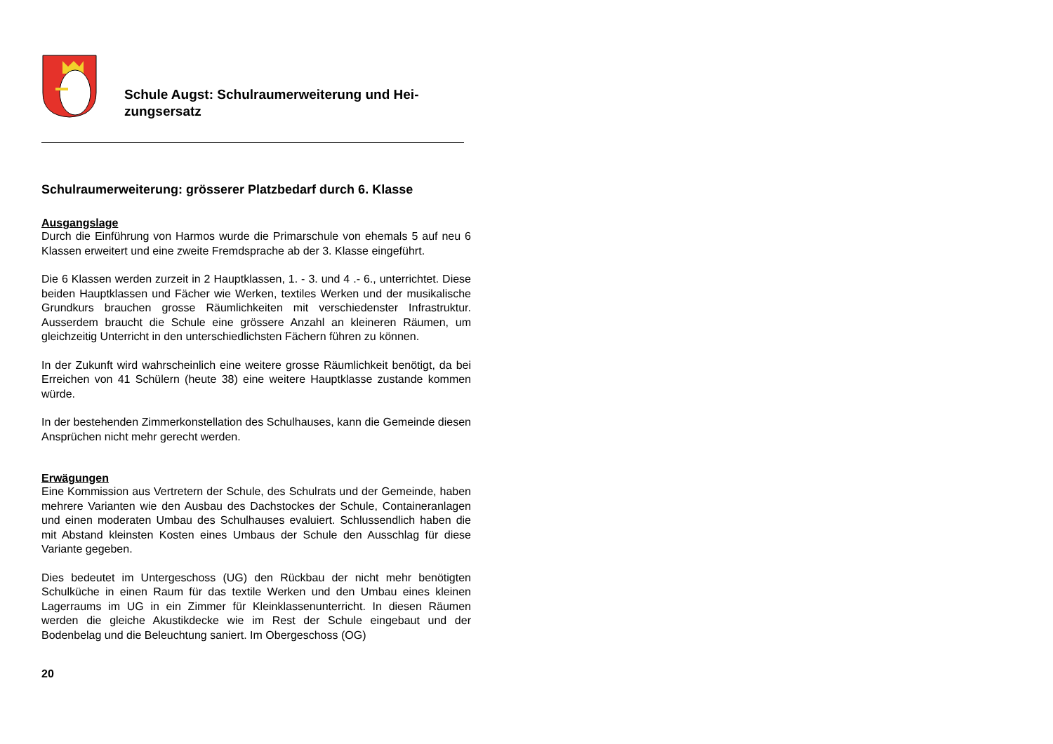Schule Augst: Schulraumerweiterung und Hei-
zungsersatz
Schulraumerweiterung: grösserer Platzbedarf durch 6. Klasse
Ausgangslage
Durch die Einführung von Harmos wurde die Primarschule von ehemals 5 auf neu 6 Klassen erweitert und eine zweite Fremdsprache ab der 3. Klasse eingeführt.
Die 6 Klassen werden zurzeit in 2 Hauptklassen, 1. - 3. und 4 .- 6., unterrichtet. Diese beiden Hauptklassen und Fächer wie Werken, textiles Werken und der musikalische Grundkurs brauchen grosse Räumlichkeiten mit verschiedenster Infrastruktur. Ausserdem braucht die Schule eine grössere Anzahl an kleineren Räumen, um gleichzeitig Unterricht in den unterschiedlichsten Fächern führen zu können.
In der Zukunft wird wahrscheinlich eine weitere grosse Räumlichkeit benötigt, da bei Erreichen von 41 Schülern (heute 38) eine weitere Hauptklasse zustande kommen würde.
In der bestehenden Zimmerkonstellation des Schulhauses, kann die Gemeinde diesen Ansprüchen nicht mehr gerecht werden.
Erwägungen
Eine Kommission aus Vertretern der Schule, des Schulrats und der Gemeinde, haben mehrere Varianten wie den Ausbau des Dachstockes der Schule, Containeranlagen und einen moderaten Umbau des Schulhauses evaluiert. Schlussendlich haben die mit Abstand kleinsten Kosten eines Umbaus der Schule den Ausschlag für diese Variante gegeben.
Dies bedeutet im Untergeschoss (UG) den Rückbau der nicht mehr benötigten Schulküche in einen Raum für das textile Werken und den Umbau eines kleinen Lagerraums im UG in ein Zimmer für Kleinklassenunterricht. In diesen Räumen werden die gleiche Akustikdecke wie im Rest der Schule eingebaut und der Bodenbelag und die Beleuchtung saniert. Im Obergeschoss (OG)
20